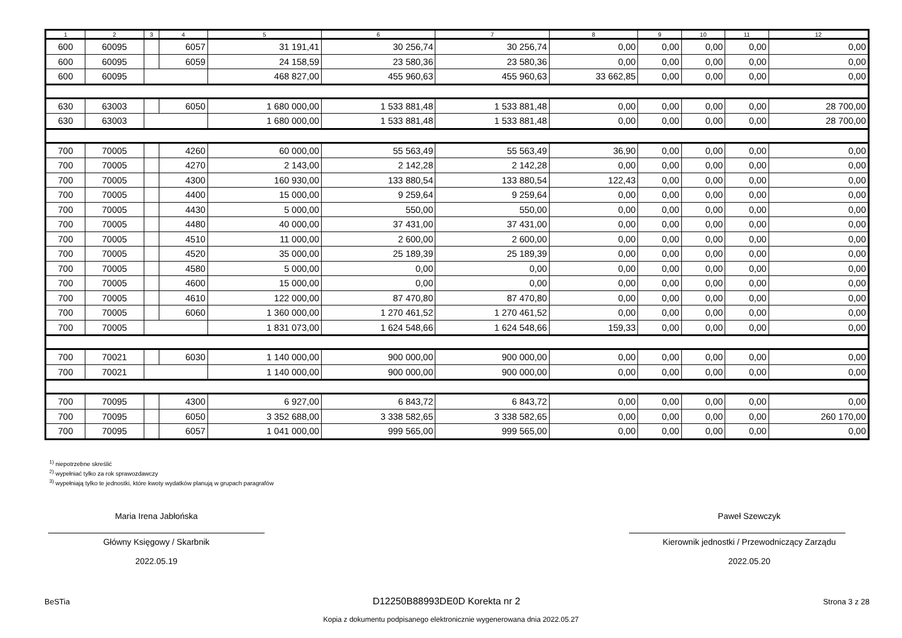| 1 | 2 | 3 | 4 | 5 | 6 | 7 | 8 | 9 | 10 | 11 | 12 |
| --- | --- | --- | --- | --- | --- | --- | --- | --- | --- | --- | --- |
| 600 | 60095 | | 6057 | 31 191,41 | 30 256,74 | 30 256,74 | 0,00 | 0,00 | 0,00 | 0,00 | 0,00 |
| 600 | 60095 | | 6059 | 24 158,59 | 23 580,36 | 23 580,36 | 0,00 | 0,00 | 0,00 | 0,00 | 0,00 |
| 600 | 60095 | | | 468 827,00 | 455 960,63 | 455 960,63 | 33 662,85 | 0,00 | 0,00 | 0,00 | 0,00 |
| 630 | 63003 | | 6050 | 1 680 000,00 | 1 533 881,48 | 1 533 881,48 | 0,00 | 0,00 | 0,00 | 0,00 | 28 700,00 |
| 630 | 63003 | | | 1 680 000,00 | 1 533 881,48 | 1 533 881,48 | 0,00 | 0,00 | 0,00 | 0,00 | 28 700,00 |
| 700 | 70005 | | 4260 | 60 000,00 | 55 563,49 | 55 563,49 | 36,90 | 0,00 | 0,00 | 0,00 | 0,00 |
| 700 | 70005 | | 4270 | 2 143,00 | 2 142,28 | 2 142,28 | 0,00 | 0,00 | 0,00 | 0,00 | 0,00 |
| 700 | 70005 | | 4300 | 160 930,00 | 133 880,54 | 133 880,54 | 122,43 | 0,00 | 0,00 | 0,00 | 0,00 |
| 700 | 70005 | | 4400 | 15 000,00 | 9 259,64 | 9 259,64 | 0,00 | 0,00 | 0,00 | 0,00 | 0,00 |
| 700 | 70005 | | 4430 | 5 000,00 | 550,00 | 550,00 | 0,00 | 0,00 | 0,00 | 0,00 | 0,00 |
| 700 | 70005 | | 4480 | 40 000,00 | 37 431,00 | 37 431,00 | 0,00 | 0,00 | 0,00 | 0,00 | 0,00 |
| 700 | 70005 | | 4510 | 11 000,00 | 2 600,00 | 2 600,00 | 0,00 | 0,00 | 0,00 | 0,00 | 0,00 |
| 700 | 70005 | | 4520 | 35 000,00 | 25 189,39 | 25 189,39 | 0,00 | 0,00 | 0,00 | 0,00 | 0,00 |
| 700 | 70005 | | 4580 | 5 000,00 | 0,00 | 0,00 | 0,00 | 0,00 | 0,00 | 0,00 | 0,00 |
| 700 | 70005 | | 4600 | 15 000,00 | 0,00 | 0,00 | 0,00 | 0,00 | 0,00 | 0,00 | 0,00 |
| 700 | 70005 | | 4610 | 122 000,00 | 87 470,80 | 87 470,80 | 0,00 | 0,00 | 0,00 | 0,00 | 0,00 |
| 700 | 70005 | | 6060 | 1 360 000,00 | 1 270 461,52 | 1 270 461,52 | 0,00 | 0,00 | 0,00 | 0,00 | 0,00 |
| 700 | 70005 | | | 1 831 073,00 | 1 624 548,66 | 1 624 548,66 | 159,33 | 0,00 | 0,00 | 0,00 | 0,00 |
| 700 | 70021 | | 6030 | 1 140 000,00 | 900 000,00 | 900 000,00 | 0,00 | 0,00 | 0,00 | 0,00 | 0,00 |
| 700 | 70021 | | | 1 140 000,00 | 900 000,00 | 900 000,00 | 0,00 | 0,00 | 0,00 | 0,00 | 0,00 |
| 700 | 70095 | | 4300 | 6 927,00 | 6 843,72 | 6 843,72 | 0,00 | 0,00 | 0,00 | 0,00 | 0,00 |
| 700 | 70095 | | 6050 | 3 352 688,00 | 3 338 582,65 | 3 338 582,65 | 0,00 | 0,00 | 0,00 | 0,00 | 260 170,00 |
| 700 | 70095 | | 6057 | 1 041 000,00 | 999 565,00 | 999 565,00 | 0,00 | 0,00 | 0,00 | 0,00 | 0,00 |
<sup>1)</sup> niepotrzebne skreślić
<sup>2)</sup> wypełniać tylko za rok sprawozdawczy
<sup>3)</sup> wypełniają tylko te jednostki, które kwoty wydatków planują w grupach paragrafów
Maria Irena Jabłońska
Główny Księgowy / Skarbnik
2022.05.19
Paweł Szewczyk
Kierownik jednostki / Przewodniczący Zarządu
2022.05.20
BeSTia D12250B88993DE0D Korekta nr 2 Strona 3 z 28
Kopia z dokumentu podpisanego elektronicznie wygenerowana dnia 2022.05.27